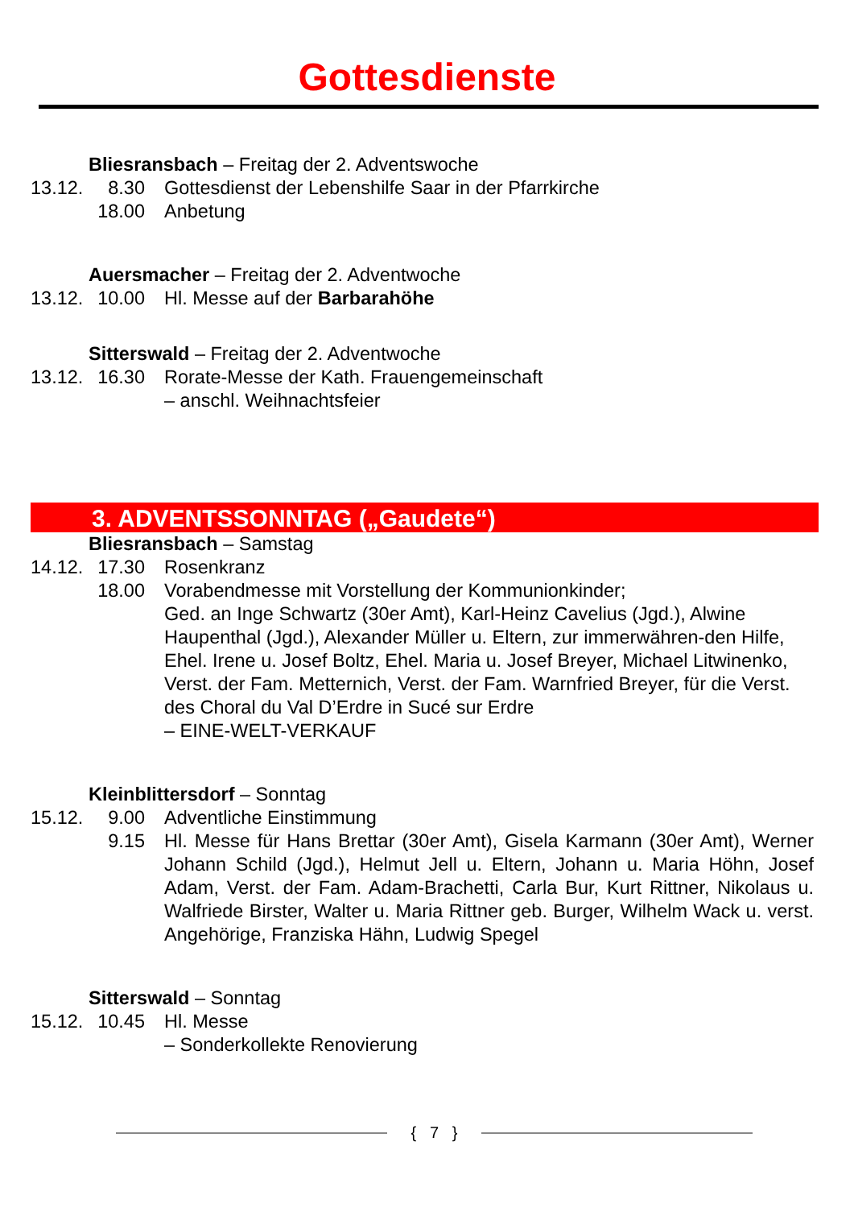Gottesdienste
Bliesransbach – Freitag der 2. Adventswoche
13.12.
8.30 Gottesdienst der Lebenshilfe Saar in der Pfarrkirche
18.00
Anbetung
Auersmacher – Freitag der 2. Adventwoche
13.12.
10.00
Hl. Messe auf der Barbarahöhe
Sitterswald – Freitag der 2. Adventwoche
13.12.
16.30
Rorate-Messe der Kath. Frauengemeinschaft
– anschl. Weihnachtsfeier
3. ADVENTSSONNTAG („Gaudete“)
Bliesransbach – Samstag
14.12.
17.30
Rosenkranz
18.00
Vorabendmesse mit Vorstellung der Kommunionkinder;
Ged. an Inge Schwartz (30er Amt), Karl-Heinz Cavelius (Jgd.), Alwine Haupenthal (Jgd.), Alexander Müller u. Eltern, zur immerwähren-den Hilfe, Ehel. Irene u. Josef Boltz, Ehel. Maria u. Josef Breyer, Michael Litwinenko, Verst. der Fam. Metternich, Verst. der Fam. Warnfried Breyer, für die Verst. des Choral du Val D’Erdre in Sucé sur Erdre
– EINE-WELT-VERKAUF
Kleinblittersdorf – Sonntag
15.12.
9.00 Adventliche Einstimmung
9.15 Hl. Messe für Hans Brettar (30er Amt), Gisela Karmann (30er Amt), Werner Johann Schild (Jgd.), Helmut Jell u. Eltern, Johann u. Maria Höhn, Josef Adam, Verst. der Fam. Adam-Brachetti, Carla Bur, Kurt Rittner, Nikolaus u. Walfriede Birster, Walter u. Maria Rittner geb. Burger, Wilhelm Wack u. verst. Angehörige, Franziska Hähn, Ludwig Spegel
Sitterswald – Sonntag
15.12.
10.45
Hl. Messe
– Sonderkollekte Renovierung
{ 7 }